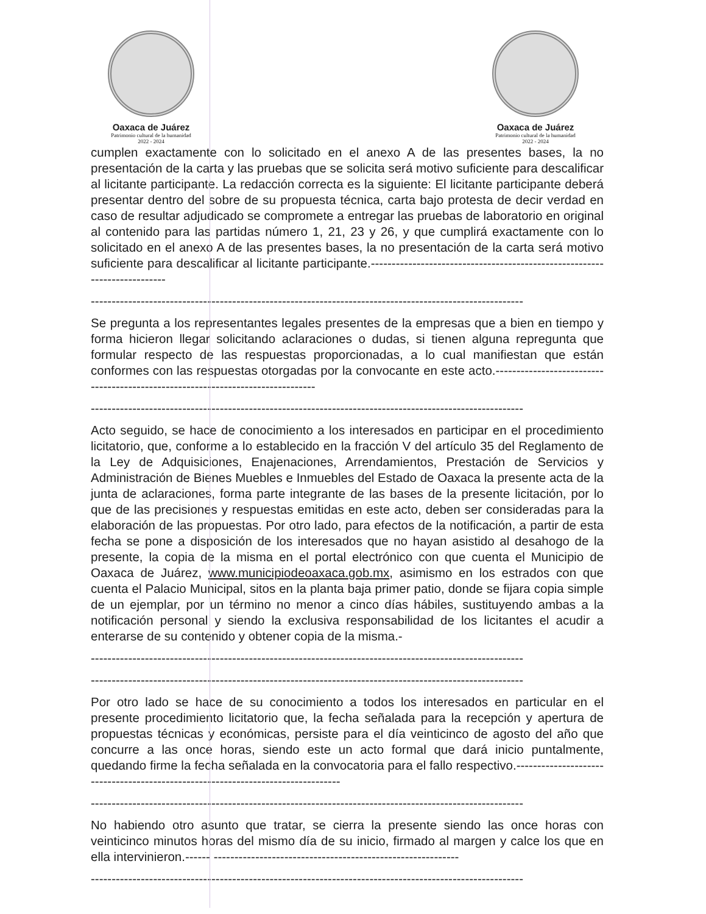Oaxaca de Juárez
Patrimonio cultural de la humanidad
2022 - 2024
Oaxaca de Juárez
Patrimonio cultural de la humanidad
2022 - 2024
cumplen exactamente con lo solicitado en el anexo A de las presentes bases, la no presentación de la carta y las pruebas que se solicita será motivo suficiente para descalificar al licitante participante. La redacción correcta es la siguiente: El licitante participante deberá presentar dentro del sobre de su propuesta técnica, carta bajo protesta de decir verdad en caso de resultar adjudicado se compromete a entregar las pruebas de laboratorio en original al contenido para las partidas número 1, 21, 23 y 26, y que cumplirá exactamente con lo solicitado en el anexo A de las presentes bases, la no presentación de la carta será motivo suficiente para descalificar al licitante participante.--------------------------------------------------------------------------
--------------------------------------------------------------------------------------------------------
Se pregunta a los representantes legales presentes de la empresas que a bien en tiempo y forma hicieron llegar solicitando aclaraciones o dudas, si tienen alguna repregunta que formular respecto de las respuestas proporcionadas, a lo cual manifiestan que están conformes con las respuestas otorgadas por la convocante en este acto.--------------------------------------------------------------------------------
--------------------------------------------------------------------------------------------------------
Acto seguido, se hace de conocimiento a los interesados en participar en el procedimiento licitatorio, que, conforme a lo establecido en la fracción V del artículo 35 del Reglamento de la Ley de Adquisiciones, Enajenaciones, Arrendamientos, Prestación de Servicios y Administración de Bienes Muebles e Inmuebles del Estado de Oaxaca la presente acta de la junta de aclaraciones, forma parte integrante de las bases de la presente licitación, por lo que de las precisiones y respuestas emitidas en este acto, deben ser consideradas para la elaboración de las propuestas. Por otro lado, para efectos de la notificación, a partir de esta fecha se pone a disposición de los interesados que no hayan asistido al desahogo de la presente, la copia de la misma en el portal electrónico con que cuenta el Municipio de Oaxaca de Juárez, www.municipiodeoaxaca.gob.mx, asimismo en los estrados con que cuenta el Palacio Municipal, sitos en la planta baja primer patio, donde se fijara copia simple de un ejemplar, por un término no menor a cinco días hábiles, sustituyendo ambas a la notificación personal y siendo la exclusiva responsabilidad de los licitantes el acudir a enterarse de su contenido y obtener copia de la misma.-
--------------------------------------------------------------------------------------------------------
--------------------------------------------------------------------------------------------------------
Por otro lado se hace de su conocimiento a todos los interesados en particular en el presente procedimiento licitatorio que, la fecha señalada para la recepción y apertura de propuestas técnicas y económicas, persiste para el día veinticinco de agosto del año que concurre a las once horas, siendo este un acto formal que dará inicio puntalmente, quedando firme la fecha señalada en la convocatoria para el fallo respectivo.---------------------------------------------------------------------------------
--------------------------------------------------------------------------------------------------------
No habiendo otro asunto que tratar, se cierra la presente siendo las once horas con veinticinco minutos horas del mismo día de su inicio, firmado al margen y calce los que en ella intervinieron.------ -----------------------------------------------------------
--------------------------------------------------------------------------------------------------------